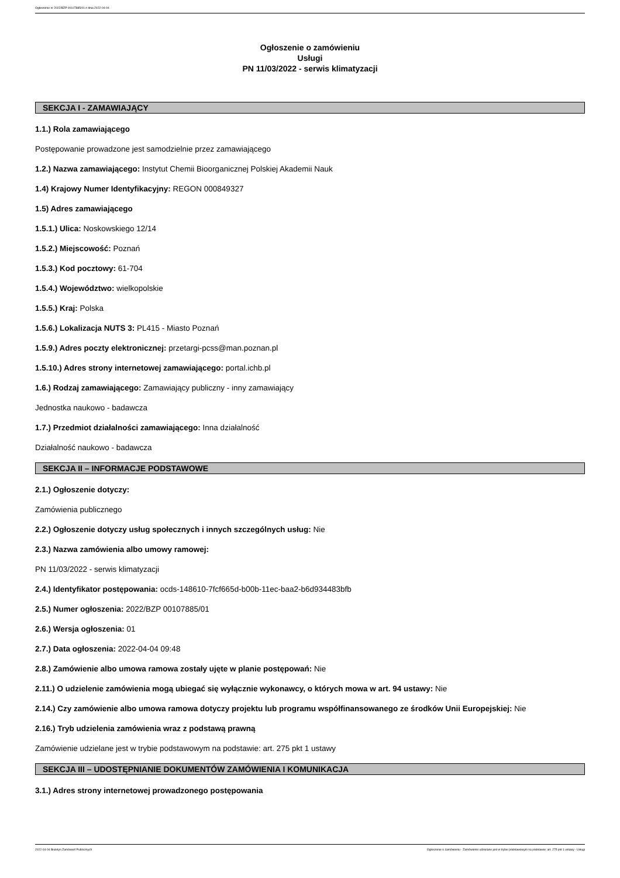Ogłoszenie nr 2022/BZP 00107885/01 z dnia 2022-04-04
Ogłoszenie o zamówieniu
Usługi
PN 11/03/2022 - serwis klimatyzacji
SEKCJA I - ZAMAWIAJĄCY
1.1.) Rola zamawiającego
Postępowanie prowadzone jest samodzielnie przez zamawiającego
1.2.) Nazwa zamawiającego: Instytut Chemii Bioorganicznej Polskiej Akademii Nauk
1.4) Krajowy Numer Identyfikacyjny: REGON 000849327
1.5) Adres zamawiającego
1.5.1.) Ulica: Noskowskiego 12/14
1.5.2.) Miejscowość: Poznań
1.5.3.) Kod pocztowy: 61-704
1.5.4.) Województwo: wielkopolskie
1.5.5.) Kraj: Polska
1.5.6.) Lokalizacja NUTS 3: PL415 - Miasto Poznań
1.5.9.) Adres poczty elektronicznej: przetargi-pcss@man.poznan.pl
1.5.10.) Adres strony internetowej zamawiającego: portal.ichb.pl
1.6.) Rodzaj zamawiającego: Zamawiający publiczny - inny zamawiający
Jednostka naukowo - badawcza
1.7.) Przedmiot działalności zamawiającego: Inna działalność
Działalność naukowo - badawcza
SEKCJA II – INFORMACJE PODSTAWOWE
2.1.) Ogłoszenie dotyczy:
Zamówienia publicznego
2.2.) Ogłoszenie dotyczy usług społecznych i innych szczególnych usług: Nie
2.3.) Nazwa zamówienia albo umowy ramowej:
PN 11/03/2022 - serwis klimatyzacji
2.4.) Identyfikator postępowania: ocds-148610-7fcf665d-b00b-11ec-baa2-b6d934483bfb
2.5.) Numer ogłoszenia: 2022/BZP 00107885/01
2.6.) Wersja ogłoszenia: 01
2.7.) Data ogłoszenia: 2022-04-04 09:48
2.8.) Zamówienie albo umowa ramowa zostały ujęte w planie postępowań: Nie
2.11.) O udzielenie zamówienia mogą ubiegać się wyłącznie wykonawcy, o których mowa w art. 94 ustawy: Nie
2.14.) Czy zamówienie albo umowa ramowa dotyczy projektu lub programu współfinansowanego ze środków Unii Europejskiej: Nie
2.16.) Tryb udzielenia zamówienia wraz z podstawą prawną
Zamówienie udzielane jest w trybie podstawowym na podstawie: art. 275 pkt 1 ustawy
SEKCJA III – UDOSTĘPNIANIE DOKUMENTÓW ZAMÓWIENIA I KOMUNIKACJA
3.1.) Adres strony internetowej prowadzonego postępowania
2022-04-04 Biuletyn Zamówień Publicznych Ogłoszenie o zamówieniu - Zamówienie udzielane jest w trybie podstawowym na podstawie: art. 275 pkt 1 ustawy - Usługi